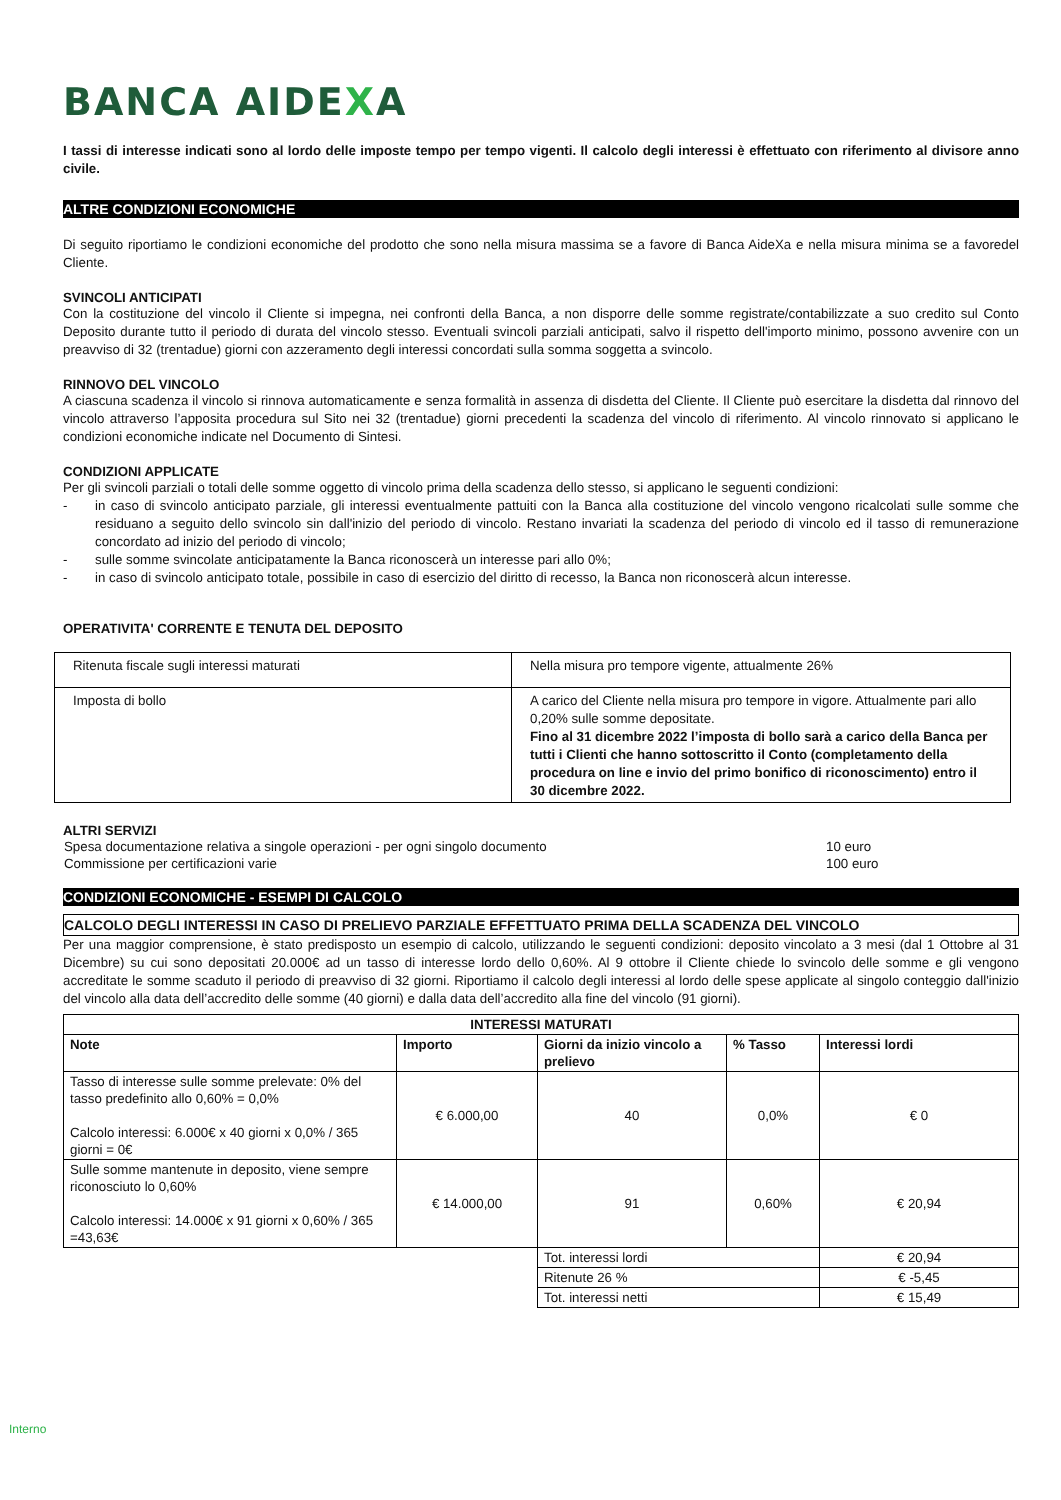BANCA AIDEXA
I tassi di interesse indicati sono al lordo delle imposte tempo per tempo vigenti. Il calcolo degli interessi è effettuato con riferimento al divisore anno civile.
ALTRE CONDIZIONI ECONOMICHE
Di seguito riportiamo le condizioni economiche del prodotto che sono nella misura massima se a favore di Banca AideXa e nella misura minima se a favoredel Cliente.
SVINCOLI ANTICIPATI
Con la costituzione del vincolo il Cliente si impegna, nei confronti della Banca, a non disporre delle somme registrate/contabilizzate a suo credito sul Conto Deposito durante tutto il periodo di durata del vincolo stesso. Eventuali svincoli parziali anticipati, salvo il rispetto dell'importo minimo, possono avvenire con un preavviso di 32 (trentadue) giorni con azzeramento degli interessi concordati sulla somma soggetta a svincolo.
RINNOVO DEL VINCOLO
A ciascuna scadenza il vincolo si rinnova automaticamente e senza formalità in assenza di disdetta del Cliente. Il Cliente può esercitare la disdetta dal rinnovo del vincolo attraverso l’apposita procedura sul Sito nei 32 (trentadue) giorni precedenti la scadenza del vincolo di riferimento. Al vincolo rinnovato si applicano le condizioni economiche indicate nel Documento di Sintesi.
CONDIZIONI APPLICATE
Per gli svincoli parziali o totali delle somme oggetto di vincolo prima della scadenza dello stesso, si applicano le seguenti condizioni:
- in caso di svincolo anticipato parziale, gli interessi eventualmente pattuiti con la Banca alla costituzione del vincolo vengono ricalcolati sulle somme che residuano a seguito dello svincolo sin dall'inizio del periodo di vincolo. Restano invariati la scadenza del periodo di vincolo ed il tasso di remunerazione concordato ad inizio del periodo di vincolo;
- sulle somme svincolate anticipatamente la Banca riconoscerà un interesse pari allo 0%;
- in caso di svincolo anticipato totale, possibile in caso di esercizio del diritto di recesso, la Banca non riconoscerà alcun interesse.
OPERATIVITA' CORRENTE E TENUTA DEL DEPOSITO
| Ritenuta fiscale sugli interessi maturati | Nella misura pro tempore vigente, attualmente 26% |
| Imposta di bollo | A carico del Cliente nella misura pro tempore in vigore. Attualmente pari allo 0,20% sulle somme depositate. Fino al 31 dicembre 2022 l’imposta di bollo sarà a carico della Banca per tutti i Clienti che hanno sottoscritto il Conto (completamento della procedura on line e invio del primo bonifico di riconoscimento) entro il 30 dicembre 2022. |
ALTRI SERVIZI
| Spesa documentazione relativa a singole operazioni - per ogni singolo documento | 10 euro |
| Commissione per certificazioni varie | 100 euro |
CONDIZIONI ECONOMICHE - ESEMPI DI CALCOLO
CALCOLO DEGLI INTERESSI IN CASO DI PRELIEVO PARZIALE EFFETTUATO PRIMA DELLA SCADENZA DEL VINCOLO
Per una maggior comprensione, è stato predisposto un esempio di calcolo, utilizzando le seguenti condizioni: deposito vincolato a 3 mesi (dal 1 Ottobre al 31 Dicembre) su cui sono depositati 20.000€ ad un tasso di interesse lordo dello 0,60%. Al 9 ottobre il Cliente chiede lo svincolo delle somme e gli vengono accreditate le somme scaduto il periodo di preavviso di 32 giorni. Riportiamo il calcolo degli interessi al lordo delle spese applicate al singolo conteggio dall'inizio del vincolo alla data dell’accredito delle somme (40 giorni) e dalla data dell’accredito alla fine del vincolo (91 giorni).
| INTERESSI MATURATI | | | | |
| --- | --- | --- | --- | --- |
| Note | Importo | Giorni da inizio vincolo a prelievo | % Tasso | Interessi lordi |
| Tasso di interesse sulle somme prelevate: 0% del tasso predefinito allo 0,60% = 0,0% Calcolo interessi: 6.000€ x 40 giorni x 0,0% / 365 giorni = 0€ | € 6.000,00 | 40 | 0,0% | € 0 |
| Sulle somme mantenute in deposito, viene sempre riconosciuto lo 0,60% Calcolo interessi: 14.000€ x 91 giorni x 0,60% / 365 =43,63€ | € 14.000,00 | 91 | 0,60% | € 20,94 |
| | | Tot. interessi lordi | | € 20,94 |
| | | Ritenute 26 % | | € -5,45 |
| | | Tot. interessi netti | | € 15,49 |
Interno